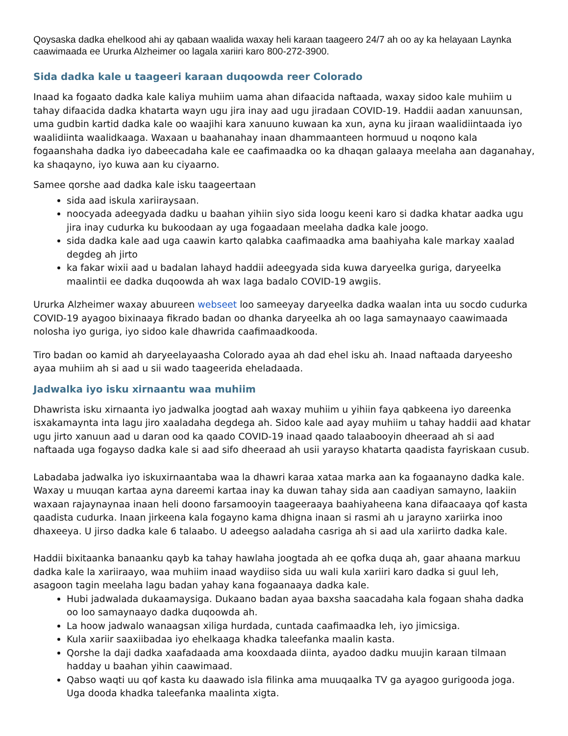Qoysaska dadka ehelkood ahi ay qabaan waalida waxay heli karaan taageero 24/7 ah oo ay ka helayaan Laynka caawimaada ee Ururka Alzheimer oo lagala xariiri karo 800-272-3900.
Sida dadka kale u taageeri karaan duqoowda reer Colorado
Inaad ka fogaato dadka kale kaliya muhiim uama ahan difaacida naftaada, waxay sidoo kale muhiim u tahay difaacida dadka khatarta wayn ugu jira inay aad ugu jiradaan COVID-19. Haddii aadan xanuunsan, uma gudbin kartid dadka kale oo waajihi kara xanuuno kuwaan ka xun, ayna ku jiraan waalidiintaada iyo waalidiinta waalidkaaga. Waxaan u baahanahay inaan dhammaanteen hormuud u noqono kala fogaanshaha dadka iyo dabeecadaha kale ee caafimaadka oo ka dhaqan galaaya meelaha aan daganahay, ka shaqayno, iyo kuwa aan ku ciyaarno.
Samee qorshe aad dadka kale isku taageertaan
sida aad iskula xariiraysaan.
noocyada adeegyada dadku u baahan yihiin siyo sida loogu keeni karo si dadka khatar aadka ugu jira inay cudurka ku bukoodaan ay uga fogaadaan meelaha dadka kale joogo.
sida dadka kale aad uga caawin karto qalabka caafimaadka ama baahiyaha kale markay xaalad degdeg ah jirto
ka fakar wixii aad u badalan lahayd haddii adeegyada sida kuwa daryeelka guriga, daryeelka maalintii ee dadka duqoowda ah wax laga badalo COVID-19 awgiis.
Ururka Alzheimer waxay abuureen webseet loo sameeyay daryeelka dadka waalan inta uu socdo cudurka COVID-19 ayagoo bixinaaya fikrado badan oo dhanka daryeelka ah oo laga samaynaayo caawimaada nolosha iyo guriga, iyo sidoo kale dhawrida caafimaadkooda.
Tiro badan oo kamid ah daryeelayaasha Colorado ayaa ah dad ehel isku ah. Inaad naftaada daryeesho ayaa muhiim ah si aad u sii wado taageerida eheladaada.
Jadwalka iyo isku xirnaantu waa muhiim
Dhawrista isku xirnaanta iyo jadwalka joogtad aah waxay muhiim u yihiin faya qabkeena iyo dareenka isxakamaynta inta lagu jiro xaaladaha degdega ah. Sidoo kale aad ayay muhiim u tahay haddii aad khatar ugu jirto xanuun aad u daran ood ka qaado COVID-19 inaad qaado talaabooyin dheeraad ah si aad naftaada uga fogayso dadka kale si aad sifo dheeraad ah usii yarayso khatarta qaadista fayriskaan cusub.
Labadaba jadwalka iyo iskuxirnaantaba waa la dhawri karaa xataa marka aan ka fogaanayno dadka kale. Waxay u muuqan kartaa ayna dareemi kartaa inay ka duwan tahay sida aan caadiyan samayno, laakiin waxaan rajaynaynaa inaan heli doono farsamooyin taageeraaya baahiyaheena kana difaacaaya qof kasta qaadista cudurka. Inaan jirkeena kala fogayno kama dhigna inaan si rasmi ah u jarayno xariirka inoo dhaxeeya. U jirso dadka kale 6 talaabo. U adeegso aaladaha casriga ah si aad ula xariirto dadka kale.
Haddii bixitaanka banaanku qayb ka tahay hawlaha joogtada ah ee qofka duqa ah, gaar ahaana markuu dadka kale la xariiraayo, waa muhiim inaad waydiiso sida uu wali kula xariiri karo dadka si guul leh, asagoon tagin meelaha lagu badan yahay kana fogaanaaya dadka kale.
Hubi jadwalada dukaamaysiga. Dukaano badan ayaa baxsha saacadaha kala fogaan shaha dadka oo loo samaynaayo dadka duqoowda ah.
La hoow jadwalo wanaagsan xiliga hurdada, cuntada caafimaadka leh, iyo jimicsiga.
Kula xariir saaxiibadaa iyo ehelkaaga khadka taleefanka maalin kasta.
Qorshe la daji dadka xaafadaada ama kooxdaada diinta, ayadoo dadku muujin karaan tilmaan hadday u baahan yihin caawimaad.
Qabso waqti uu qof kasta ku daawado isla filinka ama muuqaalka TV ga ayagoo gurigooda joga. Uga dooda khadka taleefanka maalinta xigta.